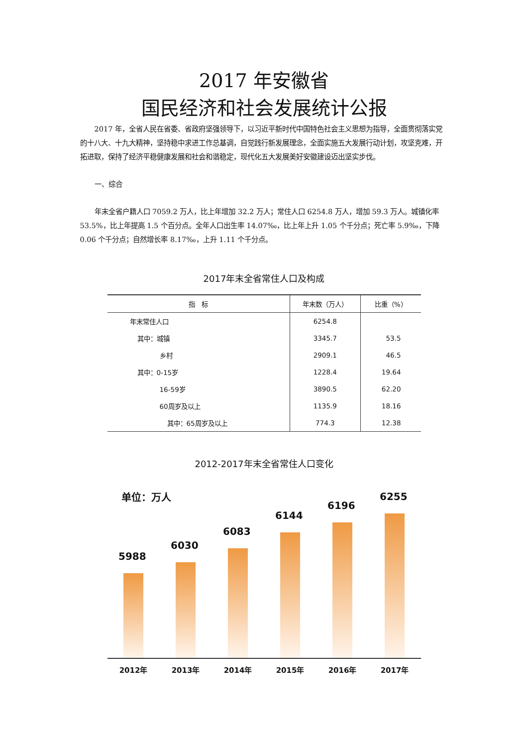2017 年安徽省
国民经济和社会发展统计公报
2017 年，全省人民在省委、省政府坚强领导下，以习近平新时代中国特色社会主义思想为指导，全面贯彻落实党的十八大、十九大精神，坚持稳中求进工作总基调，自觉践行新发展理念，全面实施五大发展行动计划，攻坚克难，开拓进取，保持了经济平稳健康发展和社会和谐稳定，现代化五大发展美好安徽建设迈出坚实步伐。
一、综合
年末全省户籍人口 7059.2 万人，比上年增加 32.2 万人；常住人口 6254.8 万人，增加 59.3 万人。城镇化率 53.5%，比上年提高 1.5 个百分点。全年人口出生率 14.07‰，比上年上升 1.05 个千分点；死亡率 5.9‰，下降 0.06 个千分点；自然增长率 8.17‰，上升 1.11 个千分点。
2017年末全省常住人口及构成
| 指 标 | 年末数（万人） | 比重（%） |
| --- | --- | --- |
| 年末常住人口 | 6254.8 | |
| 其中：城镇 | 3345.7 | 53.5 |
| 乡村 | 2909.1 | 46.5 |
| 其中：0-15岁 | 1228.4 | 19.64 |
| 16-59岁 | 3890.5 | 62.20 |
| 60周岁及以上 | 1135.9 | 18.16 |
| 其中：65周岁及以上 | 774.3 | 12.38 |
2012-2017年末全省常住人口变化
单位：万人
5988
6030
6083
6144
6196
6255
2012年 2013年 2014年 2015年 2016年 2017年